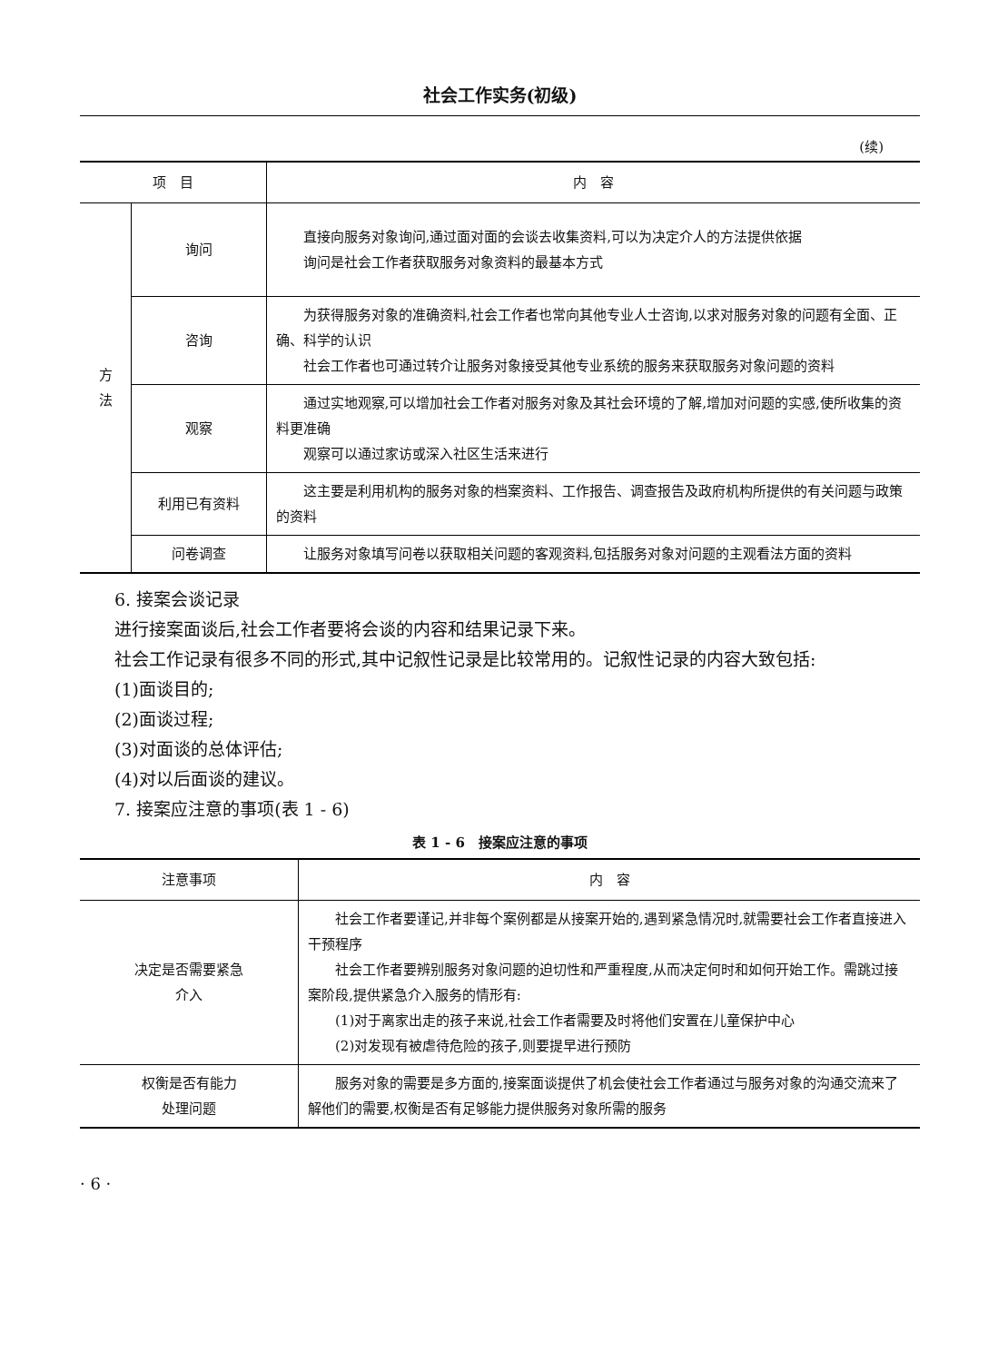社会工作实务(初级)
(续)
| 项 目 | | 内 容 |
| --- | --- | --- |
| 方 法 | 询问 | 直接向服务对象询问,通过面对面的会谈去收集资料,可以为决定介人的方法提供依据 询问是社会工作者获取服务对象资料的最基本方式 |
| | 咨询 | 为获得服务对象的准确资料,社会工作者也常向其他专业人士咨询,以求对服务对象的问题有全面、正确、科学的认识 社会工作者也可通过转介让服务对象接受其他专业系统的服务来获取服务对象问题的资料 |
| | 观察 | 通过实地观察,可以增加社会工作者对服务对象及其社会环境的了解,增加对问题的实感,使所收集的资料更准确 观察可以通过家访或深入社区生活来进行 |
| | 利用已有资料 | 这主要是利用机构的服务对象的档案资料、工作报告、调查报告及政府机构所提供的有关问题与政策的资料 |
| | 问卷调查 | 让服务对象填写问卷以获取相关问题的客观资料,包括服务对象对问题的主观看法方面的资料 |
6. 接案会谈记录
进行接案面谈后,社会工作者要将会谈的内容和结果记录下来。
社会工作记录有很多不同的形式,其中记叙性记录是比较常用的。记叙性记录的内容大致包括:
(1)面谈目的;
(2)面谈过程;
(3)对面谈的总体评估;
(4)对以后面谈的建议。
7. 接案应注意的事项(表 1 - 6)
表 1 - 6　接案应注意的事项
| 注意事项 | 内 容 |
| --- | --- |
| 决定是否需要紧急 介入 | 社会工作者要谨记,并非每个案例都是从接案开始的,遇到紧急情况时,就需要社会工作者直接进入干预程序 社会工作者要辨别服务对象问题的迫切性和严重程度,从而决定何时和如何开始工作。需跳过接案阶段,提供紧急介入服务的情形有: (1)对于离家出走的孩子来说,社会工作者需要及时将他们安置在儿童保护中心 (2)对发现有被虐待危险的孩子,则要提早进行预防 |
| 权衡是否有能力 处理问题 | 服务对象的需要是多方面的,接案面谈提供了机会使社会工作者通过与服务对象的沟通交流来了解他们的需要,权衡是否有足够能力提供服务对象所需的服务 |
· 6 ·